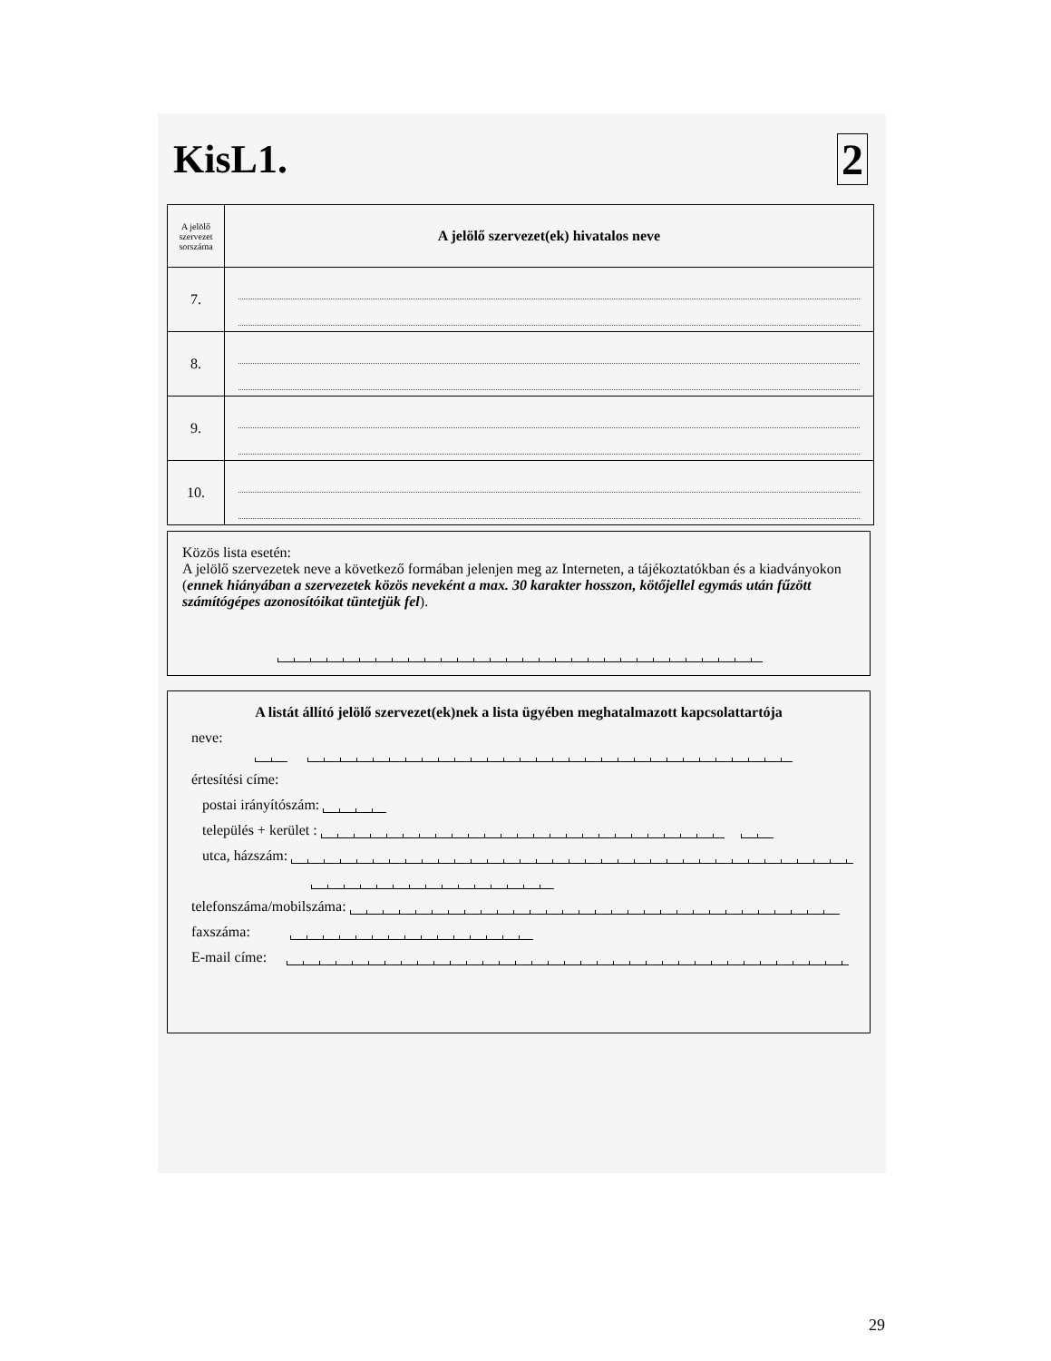KisL1. 2
| A jelölő szervezet sorszáma | A jelölő szervezet(ek) hivatalos neve |
| --- | --- |
| 7. | |
| 8. | |
| 9. | |
| 10. | |
Közös lista esetén:
A jelölő szervezetek neve a következő formában jelenjen meg az Interneten, a tájékoztatókban és a kiadványokon (ennek hiányában a szervezetek közös neveként a max. 30 karakter hosszon, kötőjellel egymás után fűzött számítógépes azonosítóikat tüntetjük fel).
A listát állító jelölő szervezet(ek)nek a lista ügyében meghatalmazott kapcsolattartója
neve:
értesítési címe:
postai irányítószám:
település + kerület :
utca, házszám:
telefonszáma/mobilszáma:
faxszáma:
E-mail címe:
29